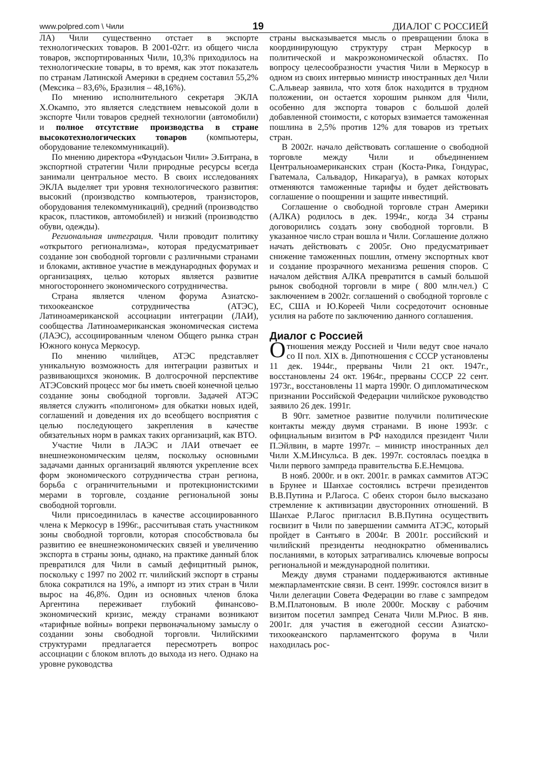www.polpred.com \ Чили 19 ДИАЛОГ С РОССИЕЙ
ЛА) Чили существенно отстает в экспорте технологических товаров. В 2001-02гг. из общего числа товаров, экспортированных Чили, 10,3% приходилось на технологические товары, в то время, как этот показатель по странам Латинской Америки в среднем составил 55,2% (Мексика – 83,6%, Бразилия – 48,16%).
По мнению исполнительного секретаря ЭКЛА Х.Окампо, это является следствием невысокой доли в экспорте Чили товаров средней технологии (автомобили) и полное отсутствие производства в стране высокотехнологических товаров (компьютеры, оборудование телекоммуникаций).
По мнению директора «Фундасьон Чили» Э.Битрана, в экспортной стратегии Чили природные ресурсы всегда занимали центральное место. В своих исследованиях ЭКЛА выделяет три уровня технологического развития: высокий (производство компьютеров, транзисторов, оборудования телекоммуникаций), средний (производство красок, пластиков, автомобилей) и низкий (производство обуви, одежды).
Региональная интеграция. Чили проводит политику «открытого регионализма», которая предусматривает создание зон свободной торговли с различными странами и блоками, активное участие в международных форумах и организациях, целью которых является развитие многостороннего экономического сотрудничества.
Страна является членом форума Азиатско-тихоокеанское сотрудничества (АТЭС), Латиноамериканской ассоциации интеграции (ЛАИ), сообщества Латиноамериканская экономическая система (ЛАЭС), ассоциированным членом Общего рынка стран Южного конуса Меркосур.
По мнению чилийцев, АТЭС представляет уникальную возможность для интеграции развитых и развивающихся экономик. В долгосрочной перспективе АТЭСовский процесс мог бы иметь своей конечной целью создание зоны свободной торговли. Задачей АТЭС является служить «полигоном» для обкатки новых идей, соглашений и доведения их до всеобщего восприятия с целью последующего закрепления в качестве обязательных норм в рамках таких организаций, как ВТО.
Участие Чили в ЛАЭС и ЛАИ отвечает ее внешнеэкономическим целям, поскольку основными задачами данных организаций являются укрепление всех форм экономического сотрудничества стран региона, борьба с ограничительными и протекционистскими мерами в торговле, создание региональной зоны свободной торговли.
Чили присоединилась в качестве ассоциированного члена к Меркосур в 1996г., рассчитывая стать участником зоны свободной торговли, которая способствовала бы развитию ее внешнеэкономических связей и увеличению экспорта в страны зоны, однако, на практике данный блок превратился для Чили в самый дефицитный рынок, поскольку с 1997 по 2002 гг. чилийский экспорт в страны блока сократился на 19%, а импорт из этих стран в Чили вырос на 46,8%. Один из основных членов блока Аргентина переживает глубокий финансово-экономический кризис, между странами возникают «тарифные войны» вопреки первоначальному замыслу о создании зоны свободной торговли. Чилийскими структурами предлагается пересмотреть вопрос ассоциации с блоком вплоть до выхода из него. Однако на уровне руководства
страны высказывается мысль о превращении блока в координирующую структуру стран Меркосур в политической и макроэкономической областях. По вопросу целесообразности участия Чили в Меркосур в одном из своих интервью министр иностранных дел Чили С.Альвеар заявила, что хотя блок находится в трудном положении, он остается хорошим рынком для Чили, особенно для экспорта товаров с большой долей добавленной стоимости, с которых взимается таможенная пошлина в 2,5% против 12% для товаров из третьих стран.
В 2002г. начало действовать соглашение о свободной торговле между Чили и объединением Центральноамериканских стран (Коста-Рика, Гондурас, Гватемала, Сальвадор, Никарагуа), в рамках которых отменяются таможенные тарифы и будет действовать соглашение о поощрении и защите инвестиций.
Соглашение о свободной торговле стран Америки (АЛКА) родилось в дек. 1994г., когда 34 страны договорились создать зону свободной торговли. В указанное число стран вошла и Чили. Соглашение должно начать действовать с 2005г. Оно предусматривает снижение таможенных пошлин, отмену экспортных квот и создание прозрачного механизма решения споров. С началом действия АЛКА превратится в самый большой рынок свободной торговли в мире ( 800 млн.чел.) С заключением в 2002г. соглашений о свободной торговле с ЕС, США и Ю.Кореей Чили сосредоточит основные усилия на работе по заключению данного соглашения.
Диалог с Россией
Отношения между Россией и Чили ведут свое начало со II пол. XIX в. Дипотношения с СССР установлены 11 дек. 1944г., прерваны Чили 21 окт. 1947г., восстановлены 24 окт. 1964г., прерваны СССР 22 сент. 1973г., восстановлены 11 марта 1990г. О дипломатическом признании Российской Федерации чилийское руководство заявило 26 дек. 1991г.
В 90гг. заметное развитие получили политические контакты между двумя странами. В июне 1993г. с официальным визитом в РФ находился президент Чили П.Эйлвин, в марте 1997г. – министр иностранных дел Чили Х.М.Инсульса. В дек. 1997г. состоялась поездка в Чили первого зампреда правительства Б.Е.Немцова.
В нояб. 2000г. и в окт. 2001г. в рамках саммитов АТЭС в Брунее и Шанхае состоялись встречи президентов В.В.Путина и Р.Лагоса. С обеих сторон было высказано стремление к активизации двусторонних отношений. В Шанхае Р.Лагос пригласил В.В.Путина осуществить госвизит в Чили по завершении саммита АТЭС, который пройдет в Сантьяго в 2004г. В 2001г. российский и чилийский президенты неоднократно обменивались посланиями, в которых затрагивались ключевые вопросы региональной и международной политики.
Между двумя странами поддерживаются активные межпарламентские связи. В сент. 1999г. состоялся визит в Чили делегации Совета Федерации во главе с зампредом В.М.Платоновым. В июле 2000г. Москву с рабочим визитом посетил зампред Сената Чили М.Риос. В янв. 2001г. для участия в ежегодной сессии Азиатско-тихоокеанского парламентского форума в Чили находилась рос-